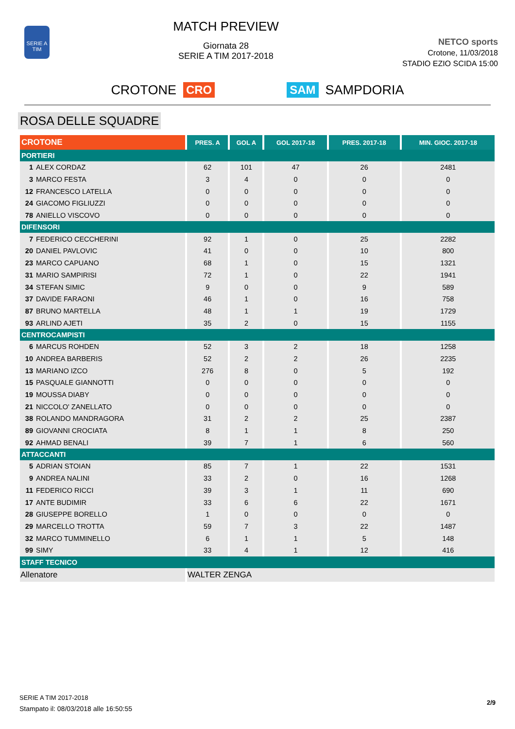SERIE A
TIM
MATCH PREVIEW
Giornata 28
SERIE A TIM 2017-2018
NETCO sports
Crotone, 11/03/2018
STADIO EZIO SCIDA 15:00
CROTONE CRO SAM SAMPDORIA
ROSA DELLE SQUADRE
| CROTONE | PRES. A | GOL A | GOL 2017-18 | PRES. 2017-18 | MIN. GIOC. 2017-18 |
| --- | --- | --- | --- | --- | --- |
| PORTIERI | | | | | |
| 1 ALEX CORDAZ | 62 | 101 | 47 | 26 | 2481 |
| 3 MARCO FESTA | 3 | 4 | 0 | 0 | 0 |
| 12 FRANCESCO LATELLA | 0 | 0 | 0 | 0 | 0 |
| 24 GIACOMO FIGLIUZZI | 0 | 0 | 0 | 0 | 0 |
| 78 ANIELLO VISCOVO | 0 | 0 | 0 | 0 | 0 |
| DIFENSORI | | | | | |
| 7 FEDERICO CECCHERINI | 92 | 1 | 0 | 25 | 2282 |
| 20 DANIEL PAVLOVIC | 41 | 0 | 0 | 10 | 800 |
| 23 MARCO CAPUANO | 68 | 1 | 0 | 15 | 1321 |
| 31 MARIO SAMPIRISI | 72 | 1 | 0 | 22 | 1941 |
| 34 STEFAN SIMIC | 9 | 0 | 0 | 9 | 589 |
| 37 DAVIDE FARAONI | 46 | 1 | 0 | 16 | 758 |
| 87 BRUNO MARTELLA | 48 | 1 | 1 | 19 | 1729 |
| 93 ARLIND AJETI | 35 | 2 | 0 | 15 | 1155 |
| CENTROCAMPISTI | | | | | |
| 6 MARCUS ROHDEN | 52 | 3 | 2 | 18 | 1258 |
| 10 ANDREA BARBERIS | 52 | 2 | 2 | 26 | 2235 |
| 13 MARIANO IZCO | 276 | 8 | 0 | 5 | 192 |
| 15 PASQUALE GIANNOTTI | 0 | 0 | 0 | 0 | 0 |
| 19 MOUSSA DIABY | 0 | 0 | 0 | 0 | 0 |
| 21 NICCOLO' ZANELLATO | 0 | 0 | 0 | 0 | 0 |
| 38 ROLANDO MANDRAGORA | 31 | 2 | 2 | 25 | 2387 |
| 89 GIOVANNI CROCIATA | 8 | 1 | 1 | 8 | 250 |
| 92 AHMAD BENALI | 39 | 7 | 1 | 6 | 560 |
| ATTACCANTI | | | | | |
| 5 ADRIAN STOIAN | 85 | 7 | 1 | 22 | 1531 |
| 9 ANDREA NALINI | 33 | 2 | 0 | 16 | 1268 |
| 11 FEDERICO RICCI | 39 | 3 | 1 | 11 | 690 |
| 17 ANTE BUDIMIR | 33 | 6 | 6 | 22 | 1671 |
| 28 GIUSEPPE BORELLO | 1 | 0 | 0 | 0 | 0 |
| 29 MARCELLO TROTTA | 59 | 7 | 3 | 22 | 1487 |
| 32 MARCO TUMMINELLO | 6 | 1 | 1 | 5 | 148 |
| 99 SIMY | 33 | 4 | 1 | 12 | 416 |
| STAFF TECNICO | | | | | |
| Allenatore | WALTER ZENGA | | | | |
2/9
SERIE A TIM 2017-2018
Stampato il: 08/03/2018 alle 16:50:55